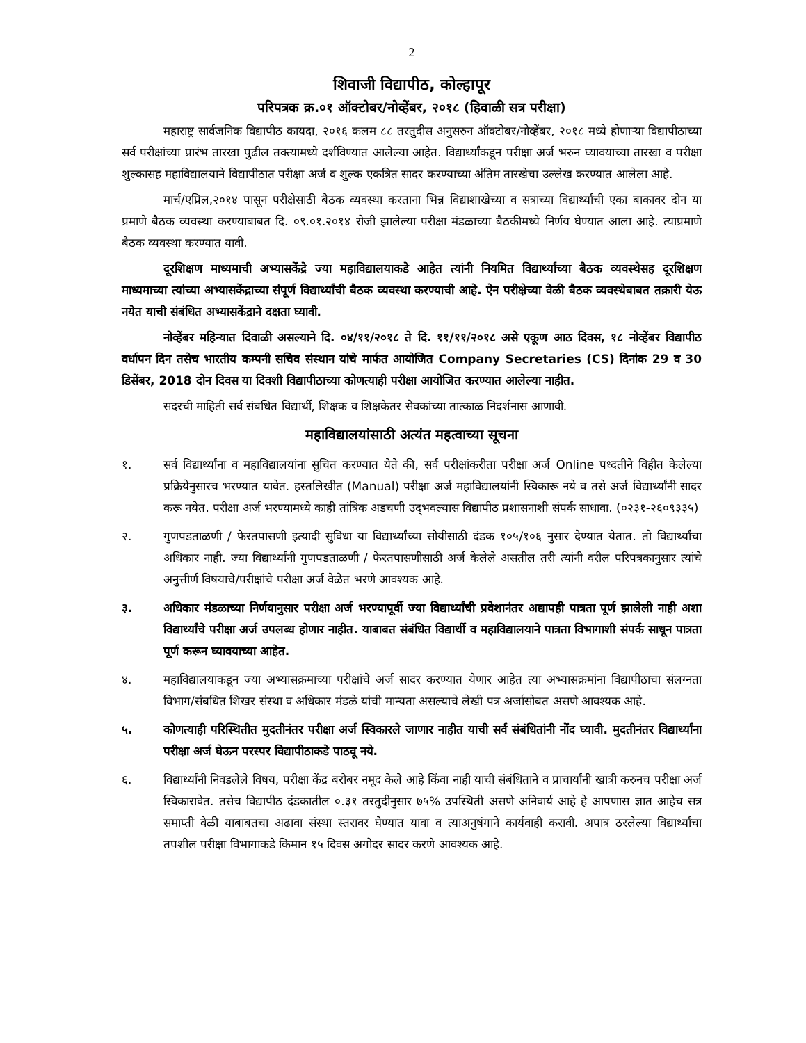2
शिवाजी विद्यापीठ, कोल्हापूर
परिपत्रक क्र.०१ ऑक्टोबर/नोव्हेंबर, २०१८ (हिवाळी सत्र परीक्षा)
महाराष्ट्र सार्वजनिक विद्यापीठ कायदा, २०१६ कलम ८८ तरतुदीस अनुसरुन ऑक्टोबर/नोव्हेंबर, २०१८ मध्ये होणाऱ्या विद्यापीठाच्या सर्व परीक्षांच्या प्रारंभ तारखा पुढील तक्त्यामध्ये दर्शविण्यात आलेल्या आहेत. विद्यार्थ्यांकडून परीक्षा अर्ज भरुन घ्यावयाच्या तारखा व परीक्षा शुल्कासह महाविद्यालयाने विद्यापीठात परीक्षा अर्ज व शुल्क एकत्रित सादर करण्याच्या अंतिम तारखेचा उल्लेख करण्यात आलेला आहे.
मार्च/एप्रिल,२०१४ पासून परीक्षेसाठी बैठक व्यवस्था करताना भिन्न विद्याशाखेच्या व सत्राच्या विद्यार्थ्यांची एका बाकावर दोन या प्रमाणे बैठक व्यवस्था करण्याबाबत दि. ०९.०१.२०१४ रोजी झालेल्या परीक्षा मंडळाच्या बैठकीमध्ये निर्णय घेण्यात आला आहे. त्याप्रमाणे बैठक व्यवस्था करण्यात यावी.
दूरशिक्षण माध्यमाची अभ्यासकेंद्रे ज्या महाविद्यालयाकडे आहेत त्यांनी नियमित विद्यार्थ्यांच्या बैठक व्यवस्थेसह दूरशिक्षण माध्यमाच्या त्यांच्या अभ्यासकेंद्राच्या संपूर्ण विद्यार्थ्यांची बैठक व्यवस्था करण्याची आहे. ऐन परीक्षेच्या वेळी बैठक व्यवस्थेबाबत तक्रारी येऊ नयेत याची संबंधित अभ्यासकेंद्राने दक्षता घ्यावी.
नोव्हेंबर महिन्यात दिवाळी असल्याने दि. ०४/११/२०१८ ते दि. ११/११/२०१८ असे एकूण आठ दिवस, १८ नोव्हेंबर विद्यापीठ वर्धापन दिन तसेच भारतीय कम्पनी सचिव संस्थान यांचे मार्फत आयोजित Company Secretaries (CS) दिनांक 29 व 30 डिसेंबर, 2018 दोन दिवस या दिवशी विद्यापीठाच्या कोणत्याही परीक्षा आयोजित करण्यात आलेल्या नाहीत.
सदरची माहिती सर्व संबधित विद्यार्थी, शिक्षक व शिक्षकेतर सेवकांच्या तात्काळ निदर्शनास आणावी.
महाविद्यालयांसाठी अत्यंत महत्वाच्या सूचना
१. सर्व विद्यार्थ्यांना व महाविद्यालयांना सुचित करण्यात येते की, सर्व परीक्षांकरीता परीक्षा अर्ज Online पध्दतीने विहीत केलेल्या प्रक्रियेनुसारच भरण्यात यावेत. हस्तलिखीत (Manual) परीक्षा अर्ज महाविद्यालयांनी स्विकारू नये व तसे अर्ज विद्यार्थ्यांनी सादर करू नयेत. परीक्षा अर्ज भरण्यामध्ये काही तांत्रिक अडचणी उद्‌भवल्यास विद्यापीठ प्रशासनाशी संपर्क साधावा. (०२३१-२६०९३३५)
२. गुणपडताळणी / फेरतपासणी इत्यादी सुविधा या विद्यार्थ्यांच्या सोयीसाठी दंडक १०५/१०६ नुसार देण्यात येतात. तो विद्यार्थ्यांचा अधिकार नाही. ज्या विद्यार्थ्यांनी गुणपडताळणी / फेरतपासणीसाठी अर्ज केलेले असतील तरी त्यांनी वरील परिपत्रकानुसार त्यांचे अनुत्तीर्ण विषयाचे/परीक्षांचे परीक्षा अर्ज वेळेत भरणे आवश्यक आहे.
३. अधिकार मंडळाच्या निर्णयानुसार परीक्षा अर्ज भरण्यापूर्वी ज्या विद्यार्थ्यांची प्रवेशानंतर अद्यापही पात्रता पूर्ण झालेली नाही अशा विद्यार्थ्यांचे परीक्षा अर्ज उपलब्ध होणार नाहीत. याबाबत संबंधित विद्यार्थी व महाविद्यालयाने पात्रता विभागाशी संपर्क साधून पात्रता पूर्ण करून घ्यावयाच्या आहेत.
४. महाविद्यालयाकडून ज्या अभ्यासक्रमाच्या परीक्षांचे अर्ज सादर करण्यात येणार आहेत त्या अभ्यासक्रमांना विद्यापीठाचा संलग्नता विभाग/संबधित शिखर संस्था व अधिकार मंडळे यांची मान्यता असल्याचे लेखी पत्र अर्जासोबत असणे आवश्यक आहे.
५. कोणत्याही परिस्थितीत मुदतीनंतर परीक्षा अर्ज स्विकारले जाणार नाहीत याची सर्व संबंधितांनी नोंद घ्यावी. मुदतीनंतर विद्यार्थ्यांना परीक्षा अर्ज घेऊन परस्पर विद्यापीठाकडे पाठवू नये.
६. विद्यार्थ्यांनी निवडलेले विषय, परीक्षा केंद्र बरोबर नमूद केले आहे किंवा नाही याची संबंधिताने व प्राचार्यांनी खात्री करुनच परीक्षा अर्ज स्विकारावेत. तसेच विद्यापीठ दंडकातील ०.३१ तरतुदीनुसार ७५% उपस्थिती असणे अनिवार्य आहे हे आपणास ज्ञात आहेच सत्र समाप्ती वेळी याबाबतचा अढावा संस्था स्तरावर घेण्यात यावा व त्याअनुषंगाने कार्यवाही करावी. अपात्र ठरलेल्या विद्यार्थ्यांचा तपशील परीक्षा विभागाकडे किमान १५ दिवस अगोदर सादर करणे आवश्यक आहे.